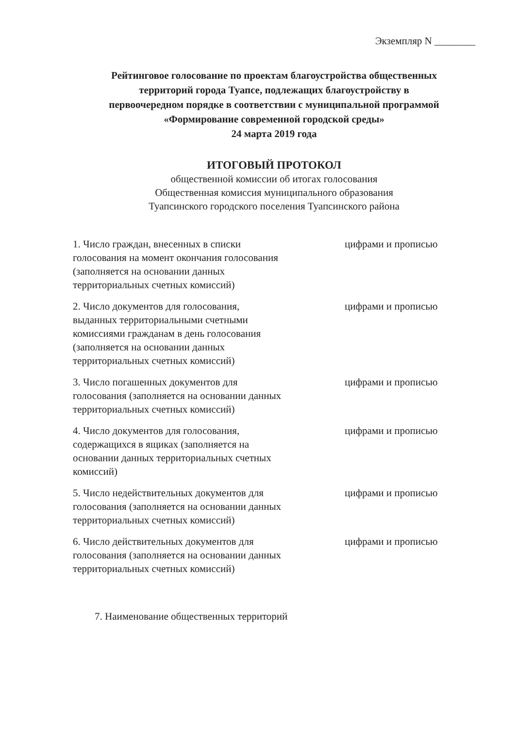Экземпляр N ________
Рейтинговое голосование по проектам благоустройства общественных
территорий города Туапсе, подлежащих благоустройству в
первоочередном порядке в соответствии с муниципальной программой
«Формирование современной городской среды»
24 марта 2019 года
ИТОГОВЫЙ ПРОТОКОЛ
общественной комиссии об итогах голосования
Общественная комиссия муниципального образования
Туапсинского городского поселения Туапсинского района
1. Число граждан, внесенных в списки голосования на момент окончания голосования (заполняется на основании данных территориальных счетных комиссий)
цифрами и прописью
2. Число документов для голосования, выданных территориальными счетными комиссиями гражданам в день голосования (заполняется на основании данных территориальных счетных комиссий)
цифрами и прописью
3. Число погашенных документов для голосования (заполняется на основании данных территориальных счетных комиссий)
цифрами и прописью
4. Число документов для голосования, содержащихся в ящиках (заполняется на основании данных территориальных счетных комиссий)
цифрами и прописью
5. Число недействительных документов для голосования (заполняется на основании данных территориальных счетных комиссий)
цифрами и прописью
6. Число действительных документов для голосования (заполняется на основании данных территориальных счетных комиссий)
цифрами и прописью
7. Наименование общественных территорий